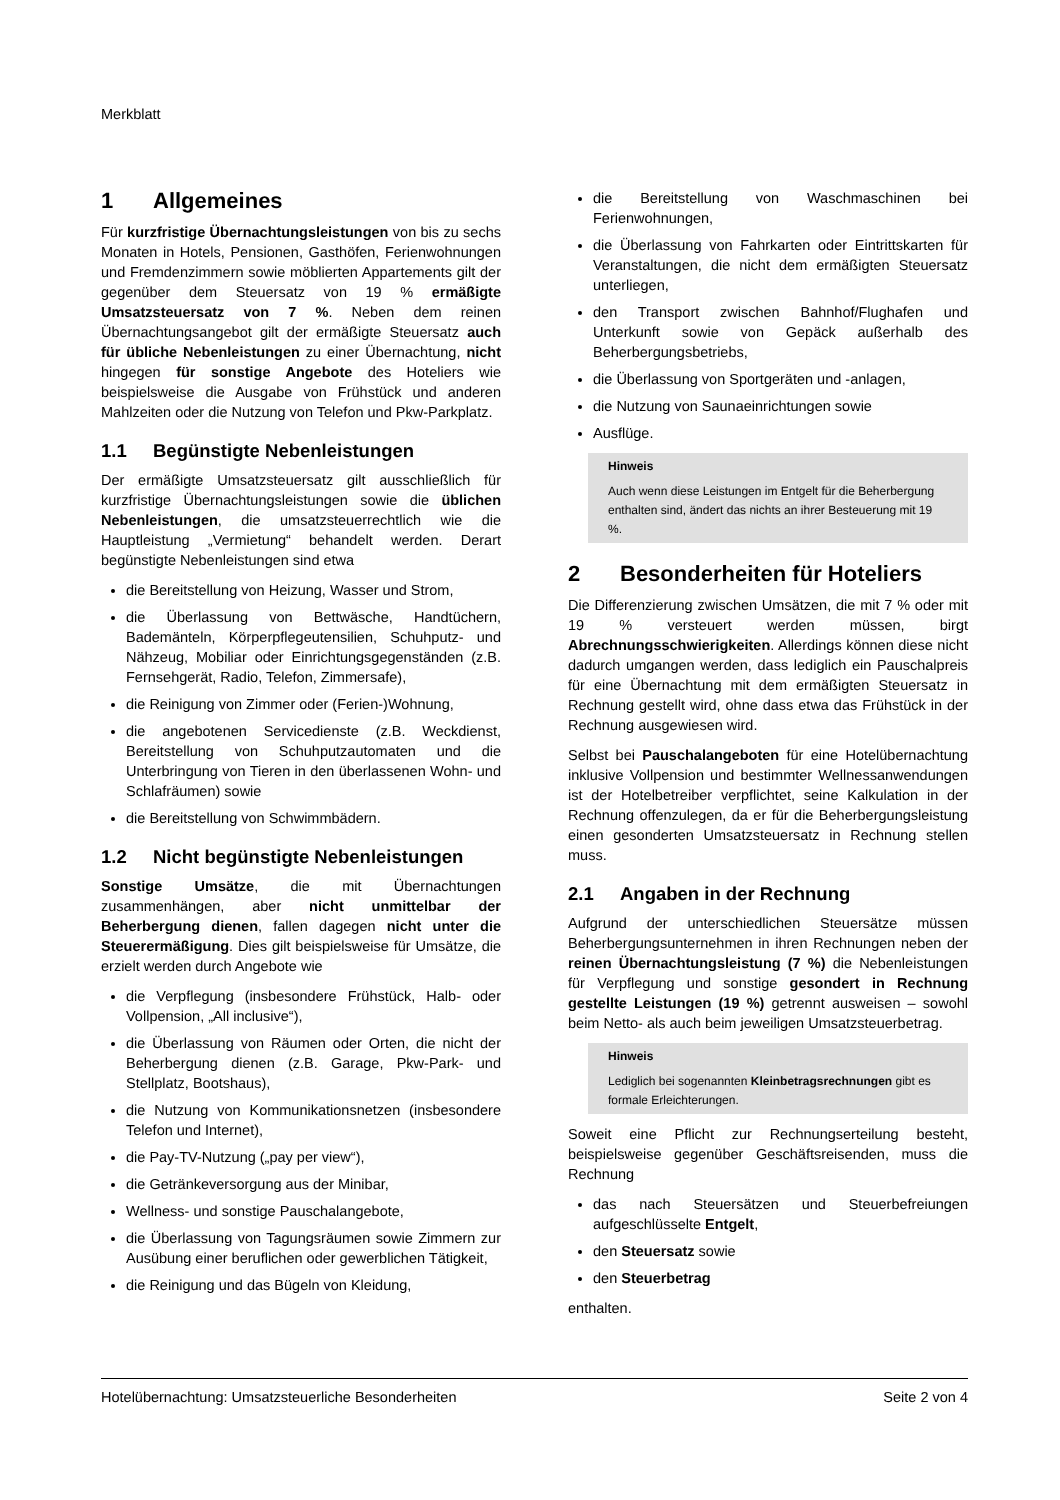Merkblatt
1 Allgemeines
Für kurzfristige Übernachtungsleistungen von bis zu sechs Monaten in Hotels, Pensionen, Gasthöfen, Ferienwohnungen und Fremdenzimmern sowie möblierten Appartements gilt der gegenüber dem Steuersatz von 19 % ermäßigte Umsatzsteuersatz von 7 %. Neben dem reinen Übernachtungsangebot gilt der ermäßigte Steuersatz auch für übliche Nebenleistungen zu einer Übernachtung, nicht hingegen für sonstige Angebote des Hoteliers wie beispielsweise die Ausgabe von Frühstück und anderen Mahlzeiten oder die Nutzung von Telefon und Pkw-Parkplatz.
1.1 Begünstigte Nebenleistungen
Der ermäßigte Umsatzsteuersatz gilt ausschließlich für kurzfristige Übernachtungsleistungen sowie die üblichen Nebenleistungen, die umsatzsteuerrechtlich wie die Hauptleistung „Vermietung“ behandelt werden. Derart begünstigte Nebenleistungen sind etwa
die Bereitstellung von Heizung, Wasser und Strom,
die Überlassung von Bettwäsche, Handtüchern, Bademänteln, Körperpflegeutensilien, Schuhputz- und Nähzeug, Mobiliar oder Einrichtungsgegenständen (z.B. Fernsehgerät, Radio, Telefon, Zimmersafe),
die Reinigung von Zimmer oder (Ferien-)Wohnung,
die angebotenen Servicedienste (z.B. Weckdienst, Bereitstellung von Schuhputzautomaten und die Unterbringung von Tieren in den überlassenen Wohn- und Schlafräumen) sowie
die Bereitstellung von Schwimmbädern.
1.2 Nicht begünstigte Nebenleistungen
Sonstige Umsätze, die mit Übernachtungen zusammenhängen, aber nicht unmittelbar der Beherbergung dienen, fallen dagegen nicht unter die Steuerermäßigung. Dies gilt beispielsweise für Umsätze, die erzielt werden durch Angebote wie
die Verpflegung (insbesondere Frühstück, Halb- oder Vollpension, „All inclusive“),
die Überlassung von Räumen oder Orten, die nicht der Beherbergung dienen (z.B. Garage, Pkw-Park- und Stellplatz, Bootshaus),
die Nutzung von Kommunikationsnetzen (insbesondere Telefon und Internet),
die Pay-TV-Nutzung („pay per view“),
die Getränkeversorgung aus der Minibar,
Wellness- und sonstige Pauschalangebote,
die Überlassung von Tagungsräumen sowie Zimmern zur Ausübung einer beruflichen oder gewerblichen Tätigkeit,
die Reinigung und das Bügeln von Kleidung,
die Bereitstellung von Waschmaschinen bei Ferienwohnungen,
die Überlassung von Fahrkarten oder Eintrittskarten für Veranstaltungen, die nicht dem ermäßigten Steuersatz unterliegen,
den Transport zwischen Bahnhof/Flughafen und Unterkunft sowie von Gepäck außerhalb des Beherbergungsbetriebs,
die Überlassung von Sportgeräten und -anlagen,
die Nutzung von Saunaeinrichtungen sowie
Ausflüge.
Hinweis
Auch wenn diese Leistungen im Entgelt für die Beherbergung enthalten sind, ändert das nichts an ihrer Besteuerung mit 19 %.
2 Besonderheiten für Hoteliers
Die Differenzierung zwischen Umsätzen, die mit 7 % oder mit 19 % versteuert werden müssen, birgt Abrechnungsschwierigkeiten. Allerdings können diese nicht dadurch umgangen werden, dass lediglich ein Pauschalpreis für eine Übernachtung mit dem ermäßigten Steuersatz in Rechnung gestellt wird, ohne dass etwa das Frühstück in der Rechnung ausgewiesen wird.
Selbst bei Pauschalangeboten für eine Hotelübernachtung inklusive Vollpension und bestimmter Wellnessanwendungen ist der Hotelbetreiber verpflichtet, seine Kalkulation in der Rechnung offenzulegen, da er für die Beherbergungsleistung einen gesonderten Umsatzsteuersatz in Rechnung stellen muss.
2.1 Angaben in der Rechnung
Aufgrund der unterschiedlichen Steuersätze müssen Beherbergungsunternehmen in ihren Rechnungen neben der reinen Übernachtungsleistung (7 %) die Nebenleistungen für Verpflegung und sonstige gesondert in Rechnung gestellte Leistungen (19 %) getrennt ausweisen – sowohl beim Netto- als auch beim jeweiligen Umsatzsteuerbetrag.
Hinweis
Lediglich bei sogenannten Kleinbetragsrechnungen gibt es formale Erleichterungen.
Soweit eine Pflicht zur Rechnungserteilung besteht, beispielsweise gegenüber Geschäftsreisenden, muss die Rechnung
das nach Steuersätzen und Steuerbefreiungen aufgeschlüsselte Entgelt,
den Steuersatz sowie
den Steuerbetrag
enthalten.
Hotelübernachtung: Umsatzsteuerliche Besonderheiten Seite 2 von 4